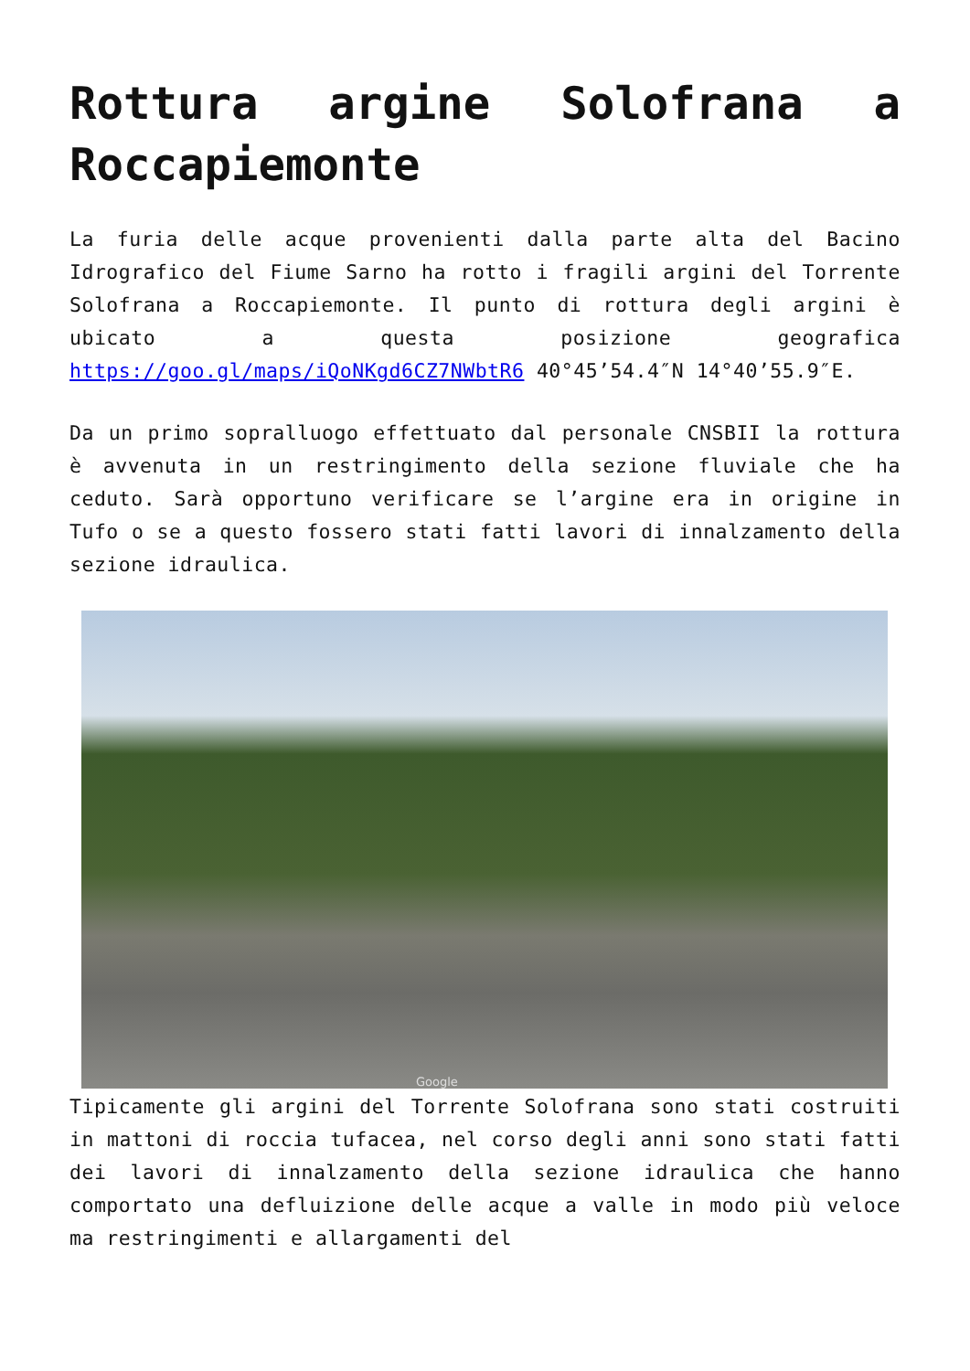Rottura argine Solofrana a Roccapiemonte
La furia delle acque provenienti dalla parte alta del Bacino Idrografico del Fiume Sarno ha rotto i fragili argini del Torrente Solofrana a Roccapiemonte. Il punto di rottura degli argini è ubicato a questa posizione geografica https://goo.gl/maps/iQoNKgd6CZ7NWbtR6 40°45’54.4″N 14°40’55.9″E.
Da un primo sopralluogo effettuato dal personale CNSBII la rottura è avvenuta in un restringimento della sezione fluviale che ha ceduto. Sarà opportuno verificare se l’argine era in origine in Tufo o se a questo fossero stati fatti lavori di innalzamento della sezione idraulica.
Google
Tipicamente gli argini del Torrente Solofrana sono stati costruiti in mattoni di roccia tufacea, nel corso degli anni sono stati fatti dei lavori di innalzamento della sezione idraulica che hanno comportato una defluizione delle acque a valle in modo più veloce ma restringimenti e allargamenti del